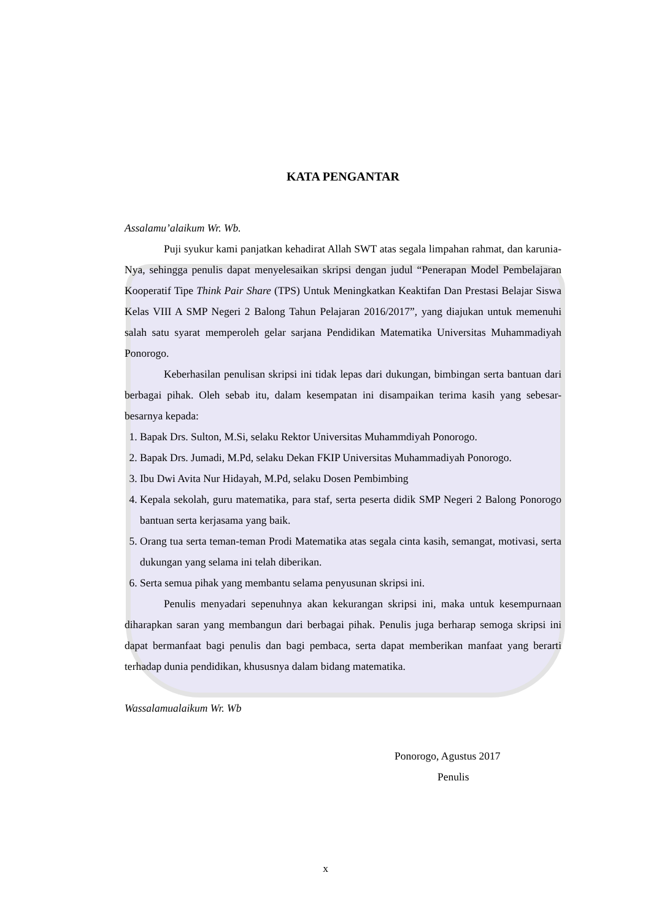KATA PENGANTAR
Assalamu’alaikum Wr. Wb.
Puji syukur kami panjatkan kehadirat Allah SWT atas segala limpahan rahmat, dan karunia-Nya, sehingga penulis dapat menyelesaikan skripsi dengan judul “Penerapan Model Pembelajaran Kooperatif Tipe Think Pair Share (TPS) Untuk Meningkatkan Keaktifan Dan Prestasi Belajar Siswa Kelas VIII A SMP Negeri 2 Balong Tahun Pelajaran 2016/2017”, yang diajukan untuk memenuhi salah satu syarat memperoleh gelar sarjana Pendidikan Matematika Universitas Muhammadiyah Ponorogo.
Keberhasilan penulisan skripsi ini tidak lepas dari dukungan, bimbingan serta bantuan dari berbagai pihak. Oleh sebab itu, dalam kesempatan ini disampaikan terima kasih yang sebesar-besarnya kepada:
1. Bapak Drs. Sulton, M.Si, selaku Rektor Universitas Muhammdiyah Ponorogo.
2. Bapak Drs. Jumadi, M.Pd, selaku Dekan FKIP Universitas Muhammadiyah Ponorogo.
3. Ibu Dwi Avita Nur Hidayah, M.Pd, selaku Dosen Pembimbing
4. Kepala sekolah, guru matematika, para staf, serta peserta didik SMP Negeri 2 Balong Ponorogo bantuan serta kerjasama yang baik.
5. Orang tua serta teman-teman Prodi Matematika atas segala cinta kasih, semangat, motivasi, serta dukungan yang selama ini telah diberikan.
6. Serta semua pihak yang membantu selama penyusunan skripsi ini.
Penulis menyadari sepenuhnya akan kekurangan skripsi ini, maka untuk kesempurnaan diharapkan saran yang membangun dari berbagai pihak. Penulis juga berharap semoga skripsi ini dapat bermanfaat bagi penulis dan bagi pembaca, serta dapat memberikan manfaat yang berarti terhadap dunia pendidikan, khususnya dalam bidang matematika.
Wassalamualaikum Wr. Wb
Ponorogo, Agustus 2017
Penulis
x